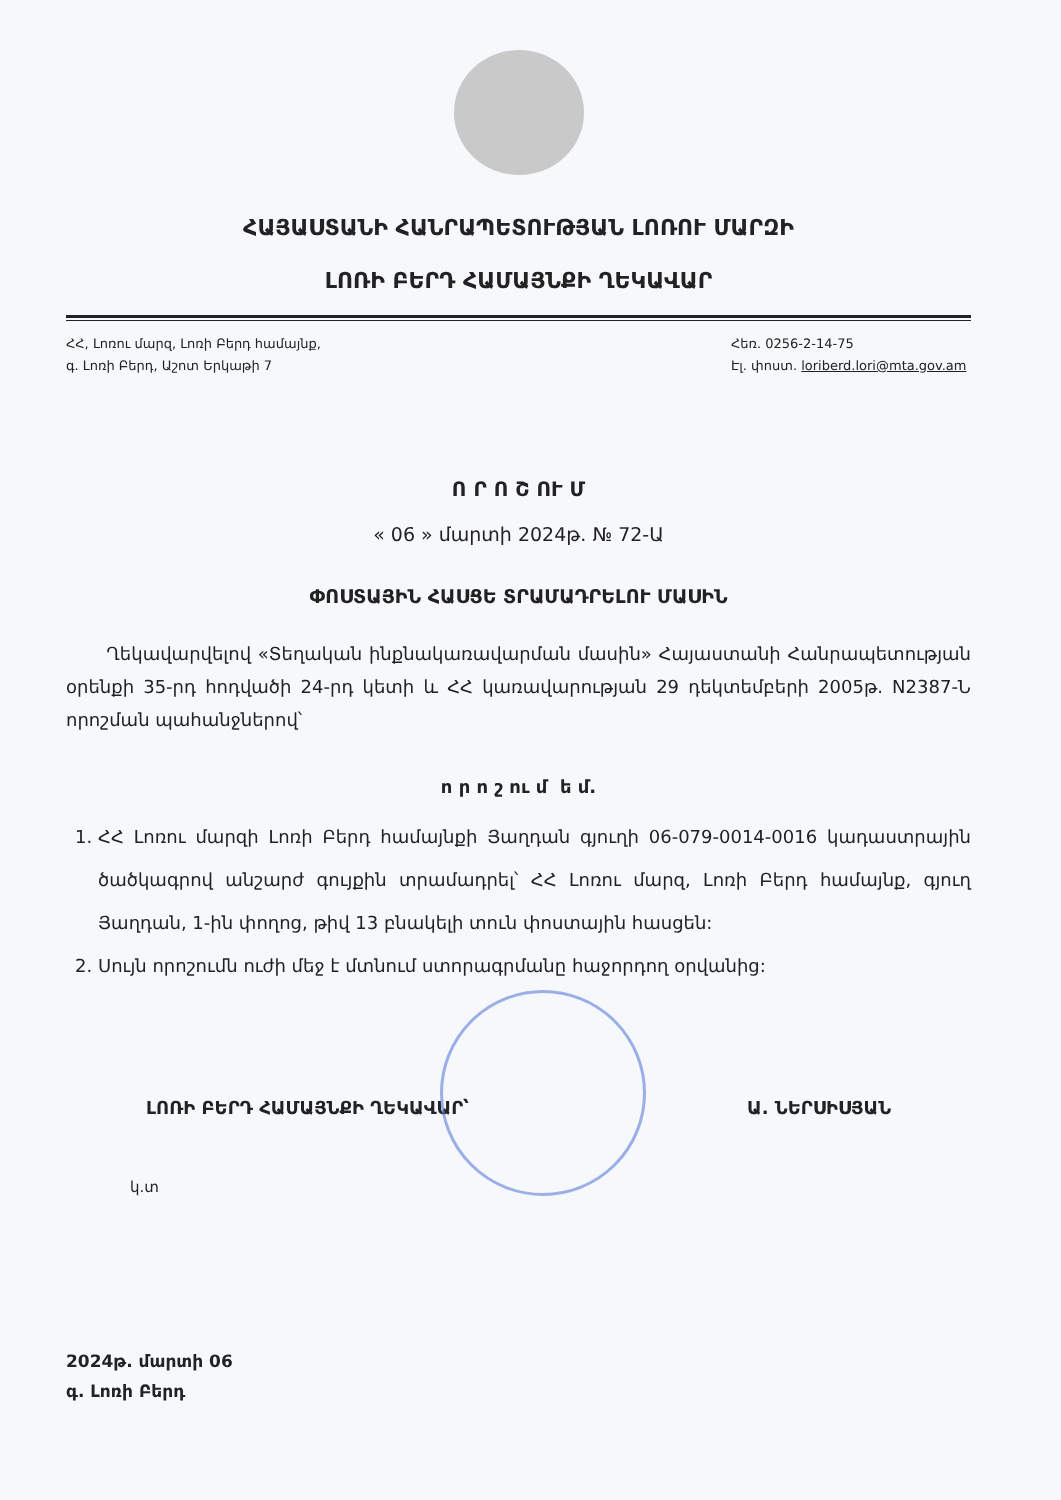ՀԱՅԱՍՏԱՆԻ ՀԱՆՐԱՊԵՏՈՒԹՅԱՆ ԼՈՌՈՒ ՄԱՐԶԻ
ԼՈՌԻ ԲԵՐԴ ՀԱՄԱՅՆՔԻ ՂԵԿԱՎԱՐ
ՀՀ, Լոռու մարզ, Լոռի Բերդ համայնք,
գ. Լոռի Բերդ, Աշոտ Երկաթի 7
Հեռ. 0256-2-14-75
Էլ. փոստ. loriberd.lori@mta.gov.am
Ո Ր Ո Շ ՈՒ Մ
« 06 » մարտի 2024թ. № 72-Ա
ՓՈՍՏԱՅԻՆ ՀԱՍՑԵ ՏՐԱՄԱԴՐԵԼՈՒ ՄԱՍԻՆ
Ղեկավարվելով «Տեղական ինքնակառավարման մասին» Հայաստանի Հանրապետության օրենքի 35-րդ հոդվածի 24-րդ կետի և ՀՀ կառավարության 29 դեկտեմբերի 2005թ. N2387-Ն որոշման պահանջներով՝
ո ր ո շ ու մ ե մ.
1. ՀՀ Լոռու մարզի Լոռի Բերդ համայնքի Յաղդան գյուղի 06-079-0014-0016 կադաստրային ծածկագրով անշարժ գույքին տրամադրել՝ ՀՀ Լոռու մարզ, Լոռի Բերդ համայնք, գյուղ Յաղդան, 1-ին փողոց, թիվ 13 բնակելի տուն փոստային հասցեն:
2. Սույն որոշումն ուժի մեջ է մտնում ստորագրմանը հաջորդող օրվանից:
ԼՈՌԻ ԲԵՐԴ ՀԱՄԱՅՆՔԻ ՂԵԿԱՎԱՐ՝ Ա. ՆԵՐՍԻՍՅԱՆ
կ.տ
2024թ. մարտի 06
գ. Լոռի Բերդ